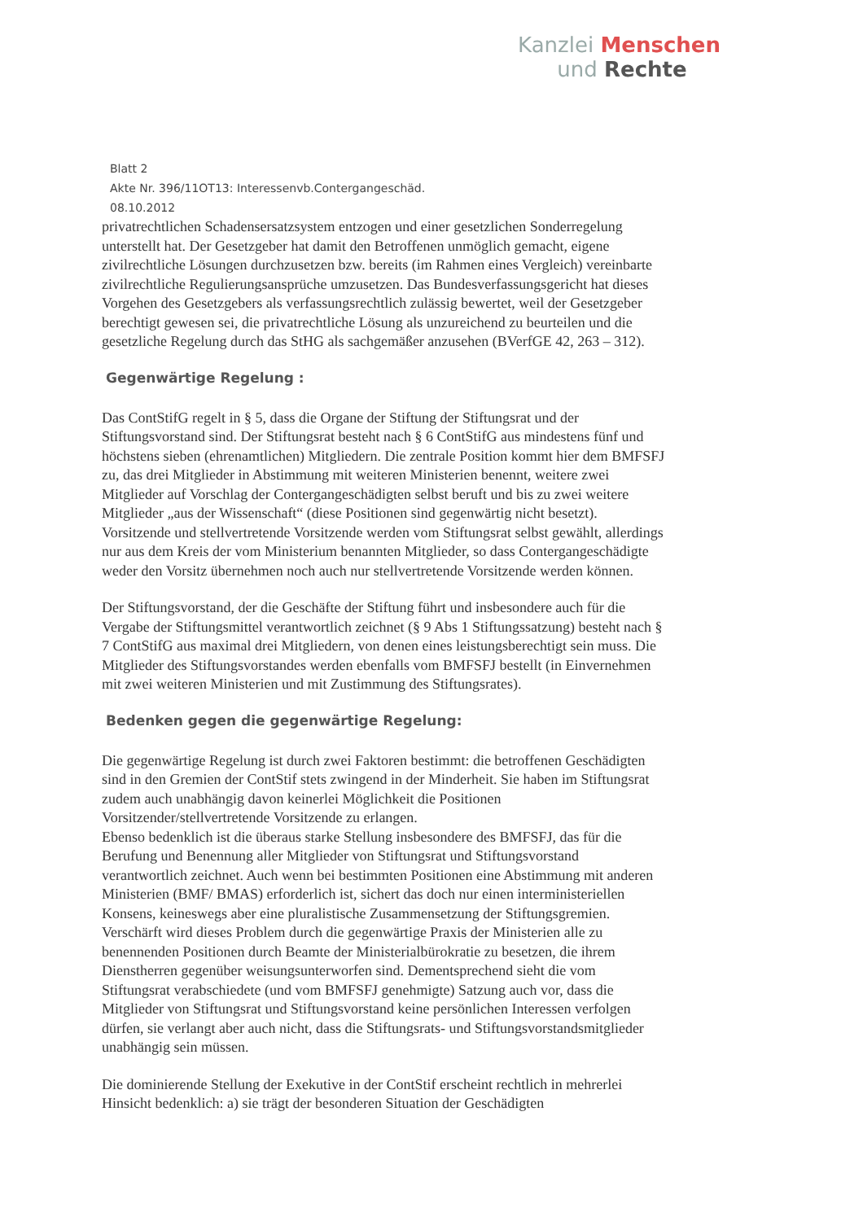Kanzlei Menschen
und Rechte
Blatt 2
Akte Nr. 396/11OT13: Interessenvb.Contergangeschäd.
08.10.2012
privatrechtlichen Schadensersatzsystem entzogen und einer gesetzlichen Sonderregelung unterstellt hat. Der Gesetzgeber hat damit den Betroffenen unmöglich gemacht, eigene zivilrechtliche Lösungen durchzusetzen bzw. bereits (im Rahmen eines Vergleich) vereinbarte zivilrechtliche Regulierungsansprüche umzusetzen. Das Bundesverfassungsgericht hat dieses Vorgehen des Gesetzgebers als verfassungsrechtlich zulässig bewertet, weil der Gesetzgeber berechtigt gewesen sei, die privatrechtliche Lösung als unzureichend zu beurteilen und die gesetzliche Regelung durch das StHG als sachgemäßer anzusehen (BVerfGE 42, 263 – 312).
Gegenwärtige Regelung :
Das ContStifG regelt in § 5, dass die Organe der Stiftung der Stiftungsrat und der Stiftungsvorstand sind. Der Stiftungsrat besteht nach § 6 ContStifG aus mindestens fünf und höchstens sieben (ehrenamtlichen) Mitgliedern. Die zentrale Position kommt hier dem BMFSFJ zu, das drei Mitglieder in Abstimmung mit weiteren Ministerien benennt, weitere zwei Mitglieder auf Vorschlag der Contergangeschädigten selbst beruft und bis zu zwei weitere Mitglieder „aus der Wissenschaft“ (diese Positionen sind gegenwärtig nicht besetzt). Vorsitzende und stellvertretende Vorsitzende werden vom Stiftungsrat selbst gewählt, allerdings nur aus dem Kreis der vom Ministerium benannten Mitglieder, so dass Contergangeschädigte weder den Vorsitz übernehmen noch auch nur stellvertretende Vorsitzende werden können.
Der Stiftungsvorstand, der die Geschäfte der Stiftung führt und insbesondere auch für die Vergabe der Stiftungsmittel verantwortlich zeichnet (§ 9 Abs 1 Stiftungssatzung) besteht nach § 7 ContStifG aus maximal drei Mitgliedern, von denen eines leistungsberechtigt sein muss. Die Mitglieder des Stiftungsvorstandes werden ebenfalls vom BMFSFJ bestellt (in Einvernehmen mit zwei weiteren Ministerien und mit Zustimmung des Stiftungsrates).
Bedenken gegen die gegenwärtige Regelung:
Die gegenwärtige Regelung ist durch zwei Faktoren bestimmt: die betroffenen Geschädigten sind in den Gremien der ContStif stets zwingend in der Minderheit. Sie haben im Stiftungsrat zudem auch unabhängig davon keinerlei Möglichkeit die Positionen Vorsitzender/stellvertretende Vorsitzende zu erlangen.
Ebenso bedenklich ist die überaus starke Stellung insbesondere des BMFSFJ, das für die Berufung und Benennung aller Mitglieder von Stiftungsrat und Stiftungsvorstand verantwortlich zeichnet. Auch wenn bei bestimmten Positionen eine Abstimmung mit anderen Ministerien (BMF/ BMAS) erforderlich ist, sichert das doch nur einen interministeriellen Konsens, keineswegs aber eine pluralistische Zusammensetzung der Stiftungsgremien. Verschärft wird dieses Problem durch die gegenwärtige Praxis der Ministerien alle zu benennenden Positionen durch Beamte der Ministerialbürokratie zu besetzen, die ihrem Dienstherren gegenüber weisungsunterworfen sind. Dementsprechend sieht die vom Stiftungsrat verabschiedete (und vom BMFSFJ genehmigte) Satzung auch vor, dass die Mitglieder von Stiftungsrat und Stiftungsvorstand keine persönlichen Interessen verfolgen dürfen, sie verlangt aber auch nicht, dass die Stiftungsrats- und Stiftungsvorstandsmitglieder unabhängig sein müssen.
Die dominierende Stellung der Exekutive in der ContStif erscheint rechtlich in mehrerlei Hinsicht bedenklich: a) sie trägt der besonderen Situation der Geschädigten